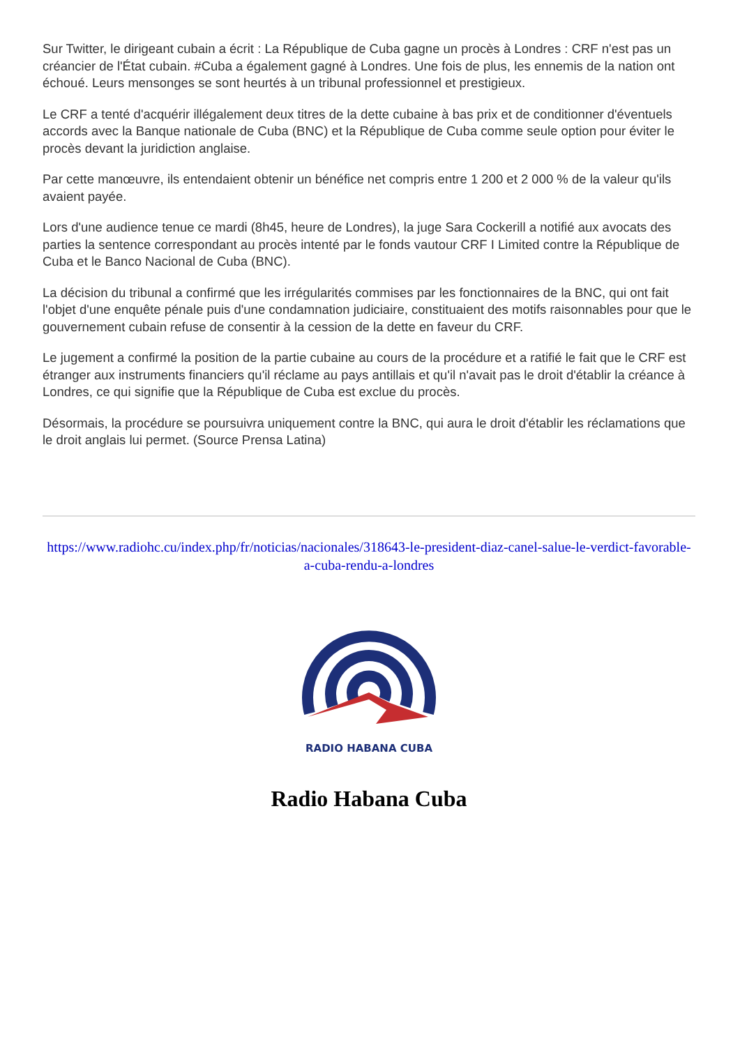Sur Twitter, le dirigeant cubain a écrit : La République de Cuba gagne un procès à Londres : CRF n'est pas un créancier de l'État cubain. #Cuba a également gagné à Londres. Une fois de plus, les ennemis de la nation ont échoué. Leurs mensonges se sont heurtés à un tribunal professionnel et prestigieux.
Le CRF a tenté d'acquérir illégalement deux titres de la dette cubaine à bas prix et de conditionner d'éventuels accords avec la Banque nationale de Cuba (BNC) et la République de Cuba comme seule option pour éviter le procès devant la juridiction anglaise.
Par cette manœuvre, ils entendaient obtenir un bénéfice net compris entre 1 200 et 2 000 % de la valeur qu'ils avaient payée.
Lors d'une audience tenue ce mardi (8h45, heure de Londres), la juge Sara Cockerill a notifié aux avocats des parties la sentence correspondant au procès intenté par le fonds vautour CRF I Limited contre la République de Cuba et le Banco Nacional de Cuba (BNC).
La décision du tribunal a confirmé que les irrégularités commises par les fonctionnaires de la BNC, qui ont fait l'objet d'une enquête pénale puis d'une condamnation judiciaire, constituaient des motifs raisonnables pour que le gouvernement cubain refuse de consentir à la cession de la dette en faveur du CRF.
Le jugement a confirmé la position de la partie cubaine au cours de la procédure et a ratifié le fait que le CRF est étranger aux instruments financiers qu'il réclame au pays antillais et qu'il n'avait pas le droit d'établir la créance à Londres, ce qui signifie que la République de Cuba est exclue du procès.
Désormais, la procédure se poursuivra uniquement contre la BNC, qui aura le droit d'établir les réclamations que le droit anglais lui permet. (Source Prensa Latina)
https://www.radiohc.cu/index.php/fr/noticias/nacionales/318643-le-president-diaz-canel-salue-le-verdict-favorable-a-cuba-rendu-a-londres
RADIO HABANA CUBA
Radio Habana Cuba